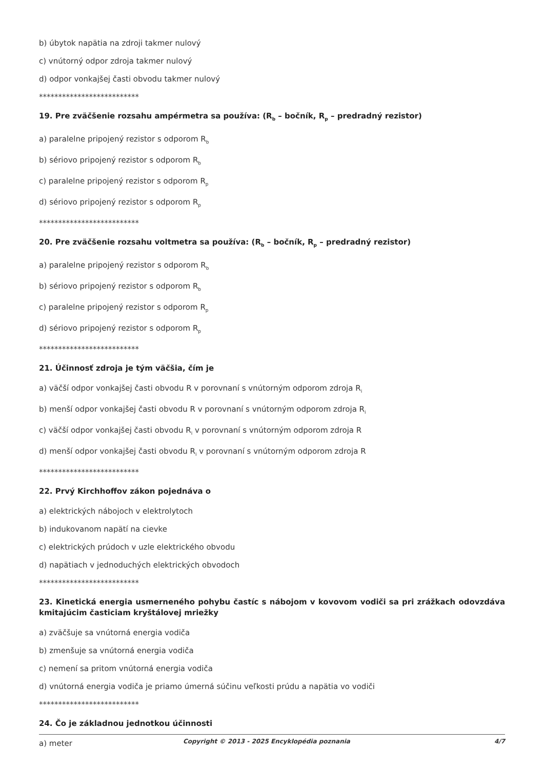b) úbytok napätia na zdroji takmer nulový
c) vnútorný odpor zdroja takmer nulový
d) odpor vonkajšej časti obvodu takmer nulový
**************************
19. Pre zväčšenie rozsahu ampérmetra sa používa: (R<sub>b</sub> – bočník, R<sub>p</sub> – predradný rezistor)
a) paralelne pripojený rezistor s odporom R<sub>b</sub>
b) sériovo pripojený rezistor s odporom R<sub>b</sub>
c) paralelne pripojený rezistor s odporom R<sub>p</sub>
d) sériovo pripojený rezistor s odporom R<sub>p</sub>
**************************
20. Pre zväčšenie rozsahu voltmetra sa používa: (R<sub>b</sub> – bočník, R<sub>p</sub> – predradný rezistor)
a) paralelne pripojený rezistor s odporom R<sub>b</sub>
b) sériovo pripojený rezistor s odporom R<sub>b</sub>
c) paralelne pripojený rezistor s odporom R<sub>p</sub>
d) sériovo pripojený rezistor s odporom R<sub>p</sub>
**************************
21. Účinnosť zdroja je tým väčšia, čím je
a) väčší odpor vonkajšej časti obvodu R v porovnaní s vnútorným odporom zdroja R<sub>i</sub>
b) menší odpor vonkajšej časti obvodu R v porovnaní s vnútorným odporom zdroja R<sub>i</sub>
c) väčší odpor vonkajšej časti obvodu R<sub>i</sub> v porovnaní s vnútorným odporom zdroja R
d) menší odpor vonkajšej časti obvodu R<sub>i</sub> v porovnaní s vnútorným odporom zdroja R
**************************
22. Prvý Kirchhoffov zákon pojednáva o
a) elektrických nábojoch v elektrolytoch
b) indukovanom napätí na cievke
c) elektrických prúdoch v uzle elektrického obvodu
d) napätiach v jednoduchých elektrických obvodoch
**************************
23. Kinetická energia usmerneného pohybu častíc s nábojom v kovovom vodiči sa pri zrážkach odovzdáva kmitajúcim časticiam kryštálovej mriežky
a) zväčšuje sa vnútorná energia vodiča
b) zmenšuje sa vnútorná energia vodiča
c) nemení sa pritom vnútorná energia vodiča
d) vnútorná energia vodiča je priamo úmerná súčinu veľkosti prúdu a napätia vo vodiči
**************************
24. Čo je základnou jednotkou účinnosti
a) meter
Copyright © 2013 - 2025 Encyklopédia poznania 4/7